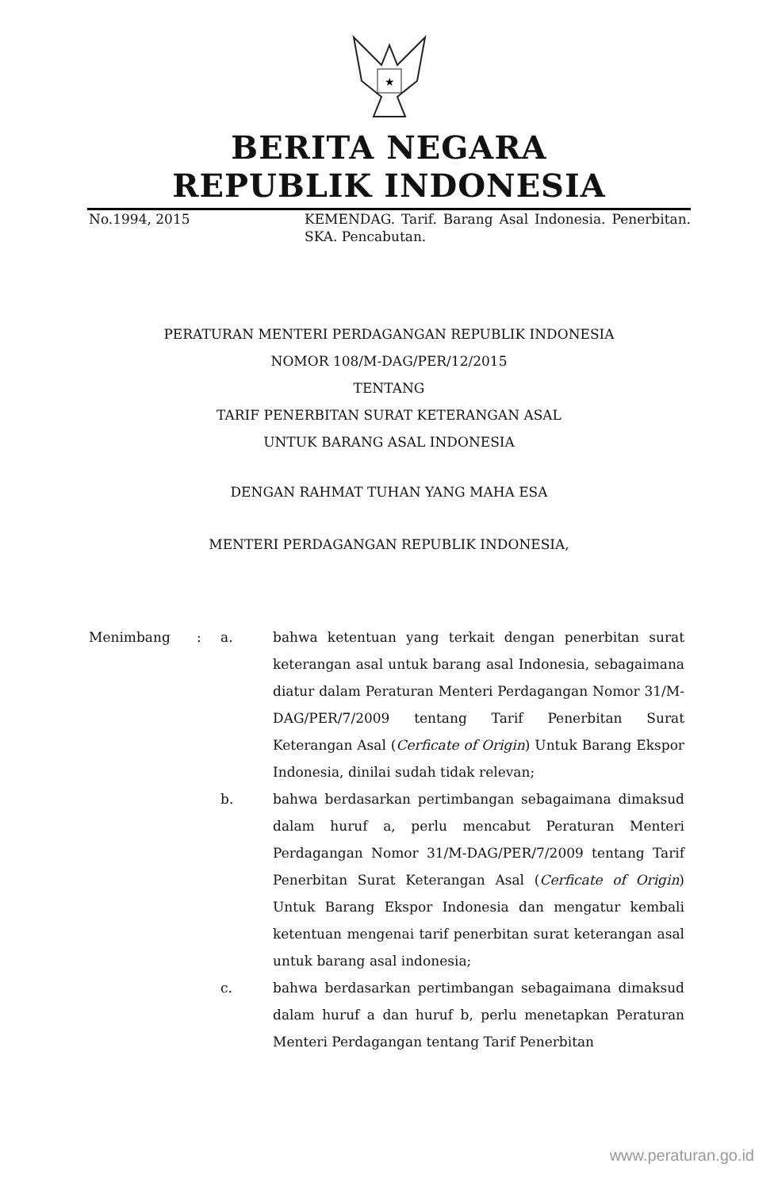★
BERITA NEGARA
REPUBLIK INDONESIA
No.1994, 2015 KEMENDAG. Tarif. Barang Asal Indonesia. Penerbitan. SKA. Pencabutan.
PERATURAN MENTERI PERDAGANGAN REPUBLIK INDONESIA
NOMOR 108/M-DAG/PER/12/2015
TENTANG
TARIF PENERBITAN SURAT KETERANGAN ASAL
UNTUK BARANG ASAL INDONESIA
DENGAN RAHMAT TUHAN YANG MAHA ESA
MENTERI PERDAGANGAN REPUBLIK INDONESIA,
Menimbang : a. bahwa ketentuan yang terkait dengan penerbitan surat keterangan asal untuk barang asal Indonesia, sebagaimana diatur dalam Peraturan Menteri Perdagangan Nomor 31/M-DAG/PER/7/2009 tentang Tarif Penerbitan Surat Keterangan Asal (Cerficate of Origin) Untuk Barang Ekspor Indonesia, dinilai sudah tidak relevan;
b. bahwa berdasarkan pertimbangan sebagaimana dimaksud dalam huruf a, perlu mencabut Peraturan Menteri Perdagangan Nomor 31/M-DAG/PER/7/2009 tentang Tarif Penerbitan Surat Keterangan Asal (Cerficate of Origin) Untuk Barang Ekspor Indonesia dan mengatur kembali ketentuan mengenai tarif penerbitan surat keterangan asal untuk barang asal indonesia;
c. bahwa berdasarkan pertimbangan sebagaimana dimaksud dalam huruf a dan huruf b, perlu menetapkan Peraturan Menteri Perdagangan tentang Tarif Penerbitan
www.peraturan.go.id